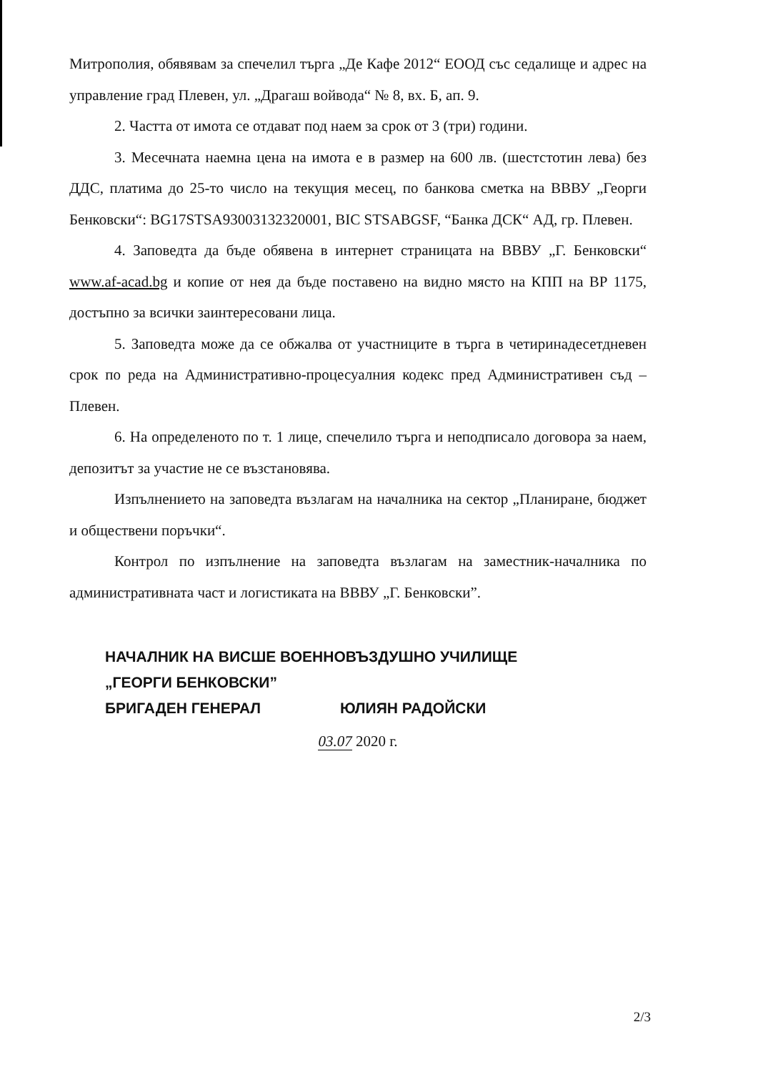Митрополия, обявявам за спечелил търга „Де Кафе 2012“ ЕООД със седалище и адрес на управление град Плевен, ул. „Драгаш войвода“ № 8, вх. Б, ап. 9.
2. Частта от имота се отдават под наем за срок от 3 (три) години.
3. Месечната наемна цена на имота е в размер на 600 лв. (шестстотин лева) без ДДС, платима до 25-то число на текущия месец, по банкова сметка на ВВВУ „Георги Бенковски“: BG17STSA93003132320001, BIC STSABGSF, “Банка ДСК“ АД, гр. Плевен.
4. Заповедта да бъде обявена в интернет страницата на ВВВУ „Г. Бенковски“ www.af-acad.bg и копие от нея да бъде поставено на видно място на КПП на ВР 1175, достъпно за всички заинтересовани лица.
5. Заповедта може да се обжалва от участниците в търга в четиринадесетдневен срок по реда на Административно-процесуалния кодекс пред Административен съд – Плевен.
6. На определеното по т. 1 лице, спечелило търга и неподписало договора за наем, депозитът за участие не се възстановява.
Изпълнението на заповедта възлагам на началника на сектор „Планиране, бюджет и обществени поръчки“.
Контрол по изпълнение на заповедта възлагам на заместник-началника по административната част и логистиката на ВВВУ „Г. Бенковски”.
НАЧАЛНИК НА ВИСШЕ ВОЕННОВЪЗДУШНО УЧИЛИЩЕ
„ГЕОРГИ БЕНКОВСКИ”
БРИГАДЕН ГЕНЕРАЛ ЮЛИЯН РАДОЙСКИ
03.07 2020 г.
2/3